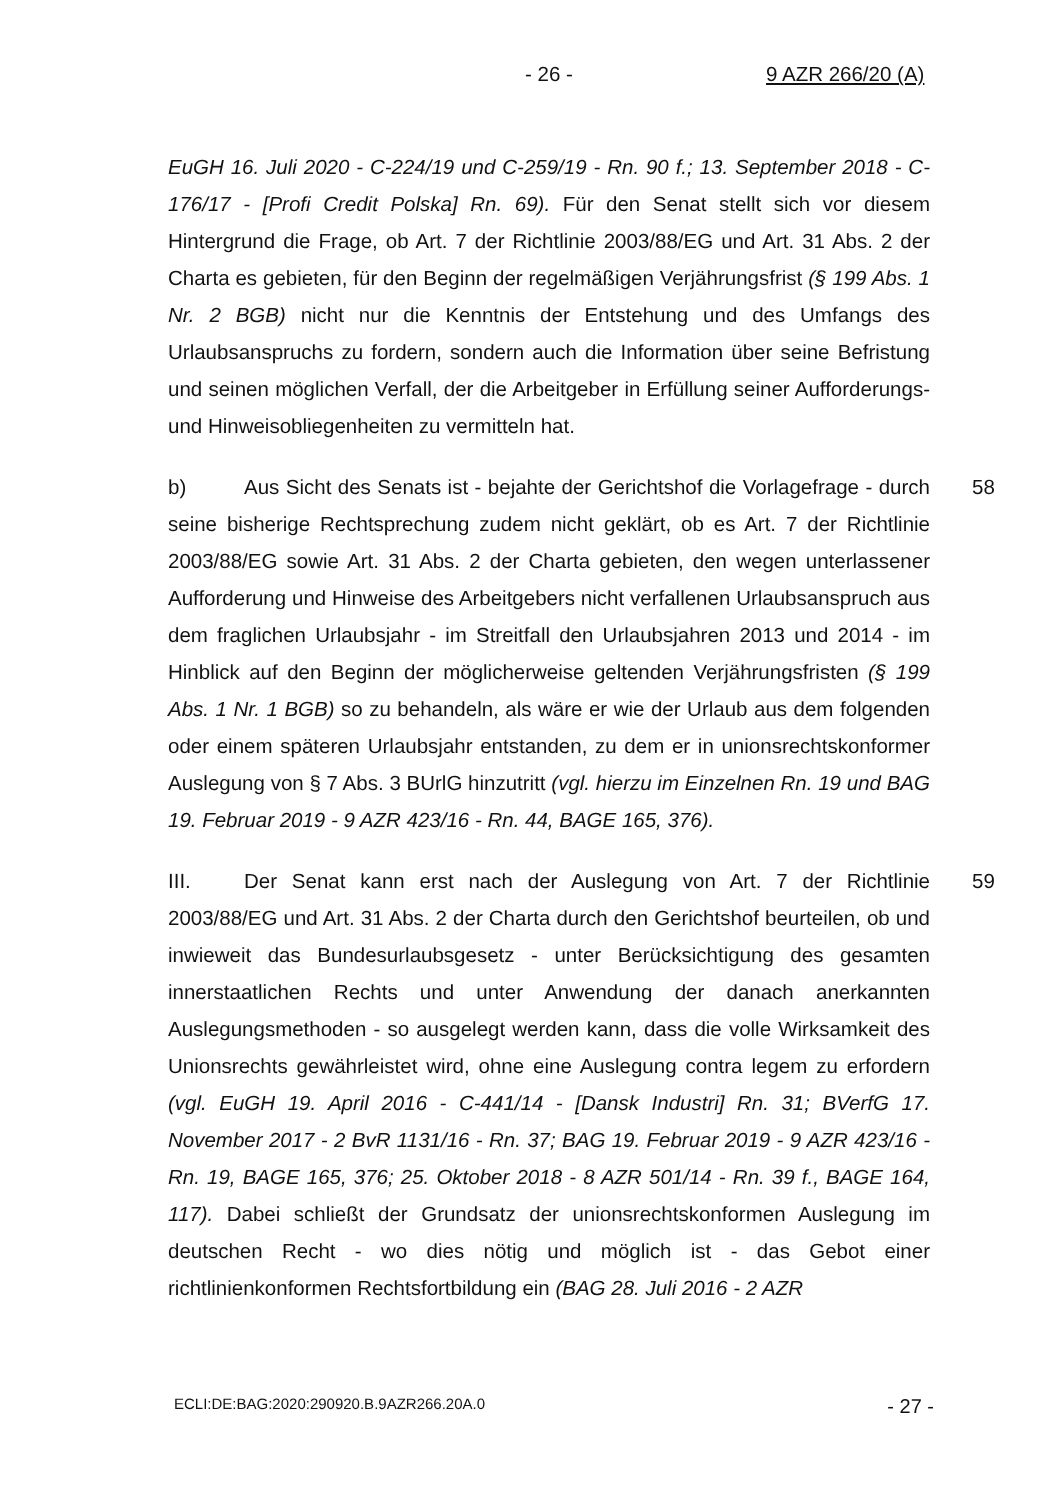- 26 - 9 AZR 266/20 (A)
EuGH 16. Juli 2020 - C-224/19 und C-259/19 - Rn. 90 f.; 13. September 2018 - C-176/17 - [Profi Credit Polska] Rn. 69). Für den Senat stellt sich vor diesem Hintergrund die Frage, ob Art. 7 der Richtlinie 2003/88/EG und Art. 31 Abs. 2 der Charta es gebieten, für den Beginn der regelmäßigen Verjährungsfrist (§ 199 Abs. 1 Nr. 2 BGB) nicht nur die Kenntnis der Entstehung und des Umfangs des Urlaubsanspruchs zu fordern, sondern auch die Information über seine Befristung und seinen möglichen Verfall, der die Arbeitgeber in Erfüllung seiner Aufforderungs- und Hinweisobliegenheiten zu vermitteln hat.
58 b) Aus Sicht des Senats ist - bejahte der Gerichtshof die Vorlagefrage - durch seine bisherige Rechtsprechung zudem nicht geklärt, ob es Art. 7 der Richtlinie 2003/88/EG sowie Art. 31 Abs. 2 der Charta gebieten, den wegen unterlassener Aufforderung und Hinweise des Arbeitgebers nicht verfallenen Urlaubsanspruch aus dem fraglichen Urlaubsjahr - im Streitfall den Urlaubsjahren 2013 und 2014 - im Hinblick auf den Beginn der möglicherweise geltenden Verjährungsfristen (§ 199 Abs. 1 Nr. 1 BGB) so zu behandeln, als wäre er wie der Urlaub aus dem folgenden oder einem späteren Urlaubsjahr entstanden, zu dem er in unionsrechtskonformer Auslegung von § 7 Abs. 3 BUrlG hinzutritt (vgl. hierzu im Einzelnen Rn. 19 und BAG 19. Februar 2019 - 9 AZR 423/16 - Rn. 44, BAGE 165, 376).
59 III. Der Senat kann erst nach der Auslegung von Art. 7 der Richtlinie 2003/88/EG und Art. 31 Abs. 2 der Charta durch den Gerichtshof beurteilen, ob und inwieweit das Bundesurlaubsgesetz - unter Berücksichtigung des gesamten innerstaatlichen Rechts und unter Anwendung der danach anerkannten Auslegungsmethoden - so ausgelegt werden kann, dass die volle Wirksamkeit des Unionsrechts gewährleistet wird, ohne eine Auslegung contra legem zu erfordern (vgl. EuGH 19. April 2016 - C-441/14 - [Dansk Industri] Rn. 31; BVerfG 17. November 2017 - 2 BvR 1131/16 - Rn. 37; BAG 19. Februar 2019 - 9 AZR 423/16 - Rn. 19, BAGE 165, 376; 25. Oktober 2018 - 8 AZR 501/14 - Rn. 39 f., BAGE 164, 117). Dabei schließt der Grundsatz der unionsrechtskonformen Auslegung im deutschen Recht - wo dies nötig und möglich ist - das Gebot einer richtlinienkonformen Rechtsfortbildung ein (BAG 28. Juli 2016 - 2 AZR
ECLI:DE:BAG:2020:290920.B.9AZR266.20A.0 - 27 -